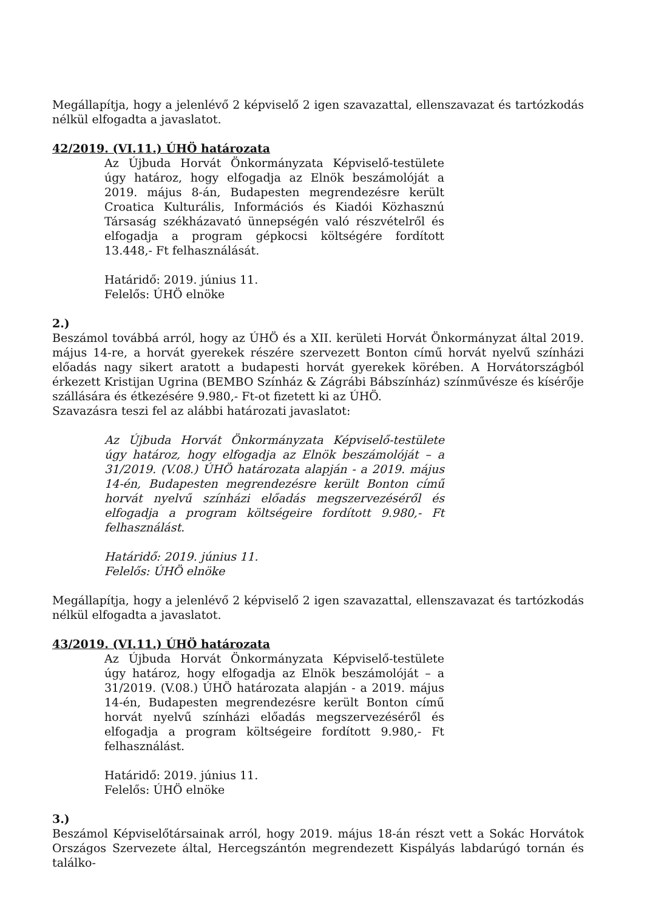Megállapítja, hogy a jelenlévő 2 képviselő 2 igen szavazattal, ellenszavazat és tartózkodás nélkül elfogadta a javaslatot.
42/2019. (VI.11.) ÚHÖ határozata
Az Újbuda Horvát Önkormányzata Képviselő-testülete úgy határoz, hogy elfogadja az Elnök beszámolóját a 2019. május 8-án, Budapesten megrendezésre került Croatica Kulturális, Információs és Kiadói Közhasznú Társaság székházavató ünnepségén való részvételről és elfogadja a program gépkocsi költségére fordított 13.448,- Ft felhasználását.
Határidő: 2019. június 11.
Felelős: ÚHÖ elnöke
2.)
Beszámol továbbá arról, hogy az ÚHÖ és a XII. kerületi Horvát Önkormányzat által 2019. május 14-re, a horvát gyerekek részére szervezett Bonton című horvát nyelvű színházi előadás nagy sikert aratott a budapesti horvát gyerekek körében. A Horvátországból érkezett Kristijan Ugrina (BEMBO Színház & Zágrábi Bábszínház) színművésze és kísérője szállására és étkezésére 9.980,- Ft-ot fizetett ki az ÚHÖ.
Szavazásra teszi fel az alábbi határozati javaslatot:
Az Újbuda Horvát Önkormányzata Képviselő-testülete úgy határoz, hogy elfogadja az Elnök beszámolóját – a 31/2019. (V.08.) ÚHÖ határozata alapján - a 2019. május 14-én, Budapesten megrendezésre került Bonton című horvát nyelvű színházi előadás megszervezéséről és elfogadja a program költségeire fordított 9.980,- Ft felhasználást.
Határidő: 2019. június 11.
Felelős: ÚHÖ elnöke
Megállapítja, hogy a jelenlévő 2 képviselő 2 igen szavazattal, ellenszavazat és tartózkodás nélkül elfogadta a javaslatot.
43/2019. (VI.11.) ÚHÖ határozata
Az Újbuda Horvát Önkormányzata Képviselő-testülete úgy határoz, hogy elfogadja az Elnök beszámolóját – a 31/2019. (V.08.) ÚHÖ határozata alapján - a 2019. május 14-én, Budapesten megrendezésre került Bonton című horvát nyelvű színházi előadás megszervezéséről és elfogadja a program költségeire fordított 9.980,- Ft felhasználást.
Határidő: 2019. június 11.
Felelős: ÚHÖ elnöke
3.)
Beszámol Képviselőtársainak arról, hogy 2019. május 18-án részt vett a Sokác Horvátok Országos Szervezete által, Hercegszántón megrendezett Kispályás labdarúgó tornán és találko-